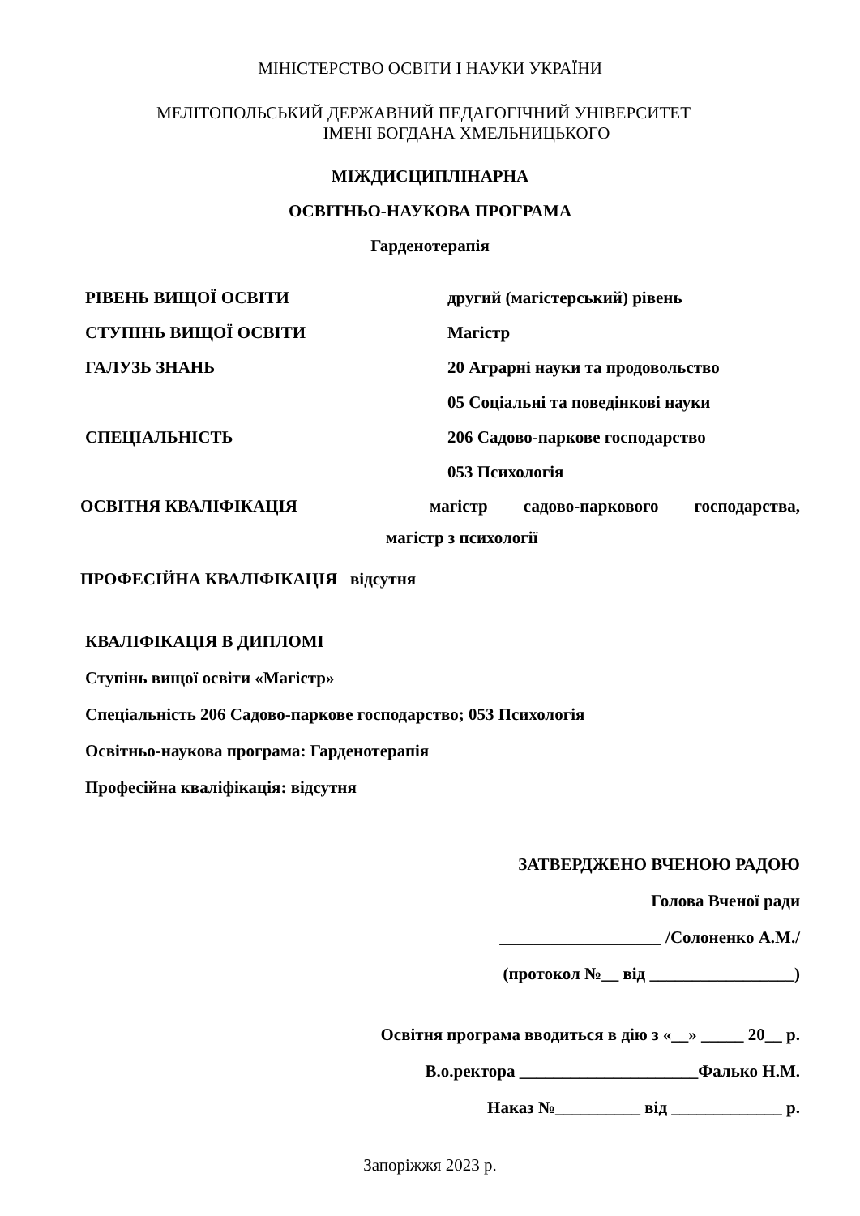МІНІСТЕРСТВО ОСВІТИ І НАУКИ УКРАЇНИ
МЕЛІТОПОЛЬСЬКИЙ ДЕРЖАВНИЙ ПЕДАГОГІЧНИЙ УНІВЕРСИТЕТ
ІМЕНІ БОГДАНА ХМЕЛЬНИЦЬКОГО
МІЖДИСЦИПЛІНАРНА
ОСВІТНЬО-НАУКОВА ПРОГРАМА
Гарденотерапія
РІВЕНЬ ВИЩОЇ ОСВІТИ другий (магістерський) рівень
СТУПІНЬ ВИЩОЇ ОСВІТИ Магістр
ГАЛУЗЬ ЗНАНЬ 20 Аграрні науки та продовольство
05 Соціальні та поведінкові науки
СПЕЦІАЛЬНІСТЬ 206 Садово-паркове господарство
053 Психологія
ОСВІТНЯ КВАЛІФІКАЦІЯ магістр садово-паркового господарства,
магістр з психології
ПРОФЕСІЙНА КВАЛІФІКАЦІЯ відсутня
КВАЛІФІКАЦІЯ В ДИПЛОМІ
Ступінь вищої освіти «Магістр»
Спеціальність 206 Садово-паркове господарство; 053 Психологія
Освітньо-наукова програма: Гарденотерапія
Професійна кваліфікація: відсутня
ЗАТВЕРДЖЕНО ВЧЕНОЮ РАДОЮ
Голова Вченої ради
___________________ /Солоненко А.М./
(протокол №__ від _________________)
Освітня програма вводиться в дію з «__» _____ 20__ р.
В.о.ректора _____________________Фалько Н.М.
Наказ №__________ від _____________ р.
Запоріжжя 2023 р.